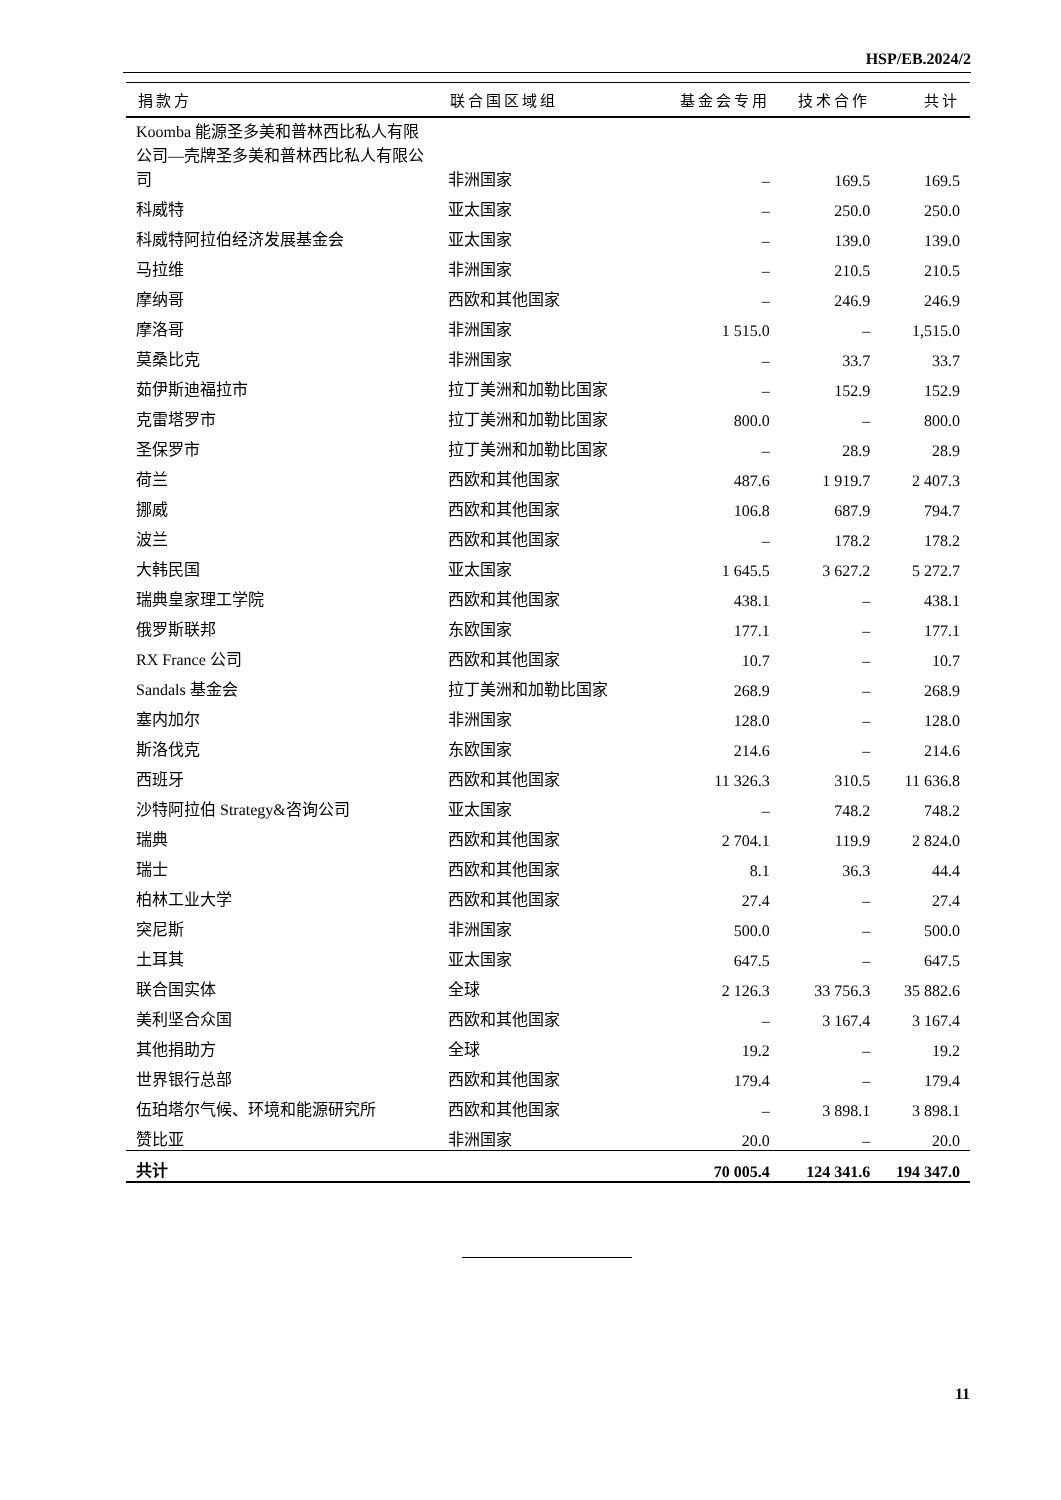HSP/EB.2024/2
| 捐款方 | 联合国区域组 | 基金会专用 | 技术合作 | 共计 |
| --- | --- | --- | --- | --- |
| Koomba 能源圣多美和普林西比私人有限公司—壳牌圣多美和普林西比私人有限公司 | 非洲国家 | – | 169.5 | 169.5 |
| 科威特 | 亚太国家 | – | 250.0 | 250.0 |
| 科威特阿拉伯经济发展基金会 | 亚太国家 | – | 139.0 | 139.0 |
| 马拉维 | 非洲国家 | – | 210.5 | 210.5 |
| 摩纳哥 | 西欧和其他国家 | – | 246.9 | 246.9 |
| 摩洛哥 | 非洲国家 | 1 515.0 | – | 1,515.0 |
| 莫桑比克 | 非洲国家 | – | 33.7 | 33.7 |
| 茹伊斯迪福拉市 | 拉丁美洲和加勒比国家 | – | 152.9 | 152.9 |
| 克雷塔罗市 | 拉丁美洲和加勒比国家 | 800.0 | – | 800.0 |
| 圣保罗市 | 拉丁美洲和加勒比国家 | – | 28.9 | 28.9 |
| 荷兰 | 西欧和其他国家 | 487.6 | 1 919.7 | 2 407.3 |
| 挪威 | 西欧和其他国家 | 106.8 | 687.9 | 794.7 |
| 波兰 | 西欧和其他国家 | – | 178.2 | 178.2 |
| 大韩民国 | 亚太国家 | 1 645.5 | 3 627.2 | 5 272.7 |
| 瑞典皇家理工学院 | 西欧和其他国家 | 438.1 | – | 438.1 |
| 俄罗斯联邦 | 东欧国家 | 177.1 | – | 177.1 |
| RX France 公司 | 西欧和其他国家 | 10.7 | – | 10.7 |
| Sandals 基金会 | 拉丁美洲和加勒比国家 | 268.9 | – | 268.9 |
| 塞内加尔 | 非洲国家 | 128.0 | – | 128.0 |
| 斯洛伐克 | 东欧国家 | 214.6 | – | 214.6 |
| 西班牙 | 西欧和其他国家 | 11 326.3 | 310.5 | 11 636.8 |
| 沙特阿拉伯 Strategy&咨询公司 | 亚太国家 | – | 748.2 | 748.2 |
| 瑞典 | 西欧和其他国家 | 2 704.1 | 119.9 | 2 824.0 |
| 瑞士 | 西欧和其他国家 | 8.1 | 36.3 | 44.4 |
| 柏林工业大学 | 西欧和其他国家 | 27.4 | – | 27.4 |
| 突尼斯 | 非洲国家 | 500.0 | – | 500.0 |
| 土耳其 | 亚太国家 | 647.5 | – | 647.5 |
| 联合国实体 | 全球 | 2 126.3 | 33 756.3 | 35 882.6 |
| 美利坚合众国 | 西欧和其他国家 | – | 3 167.4 | 3 167.4 |
| 其他捐助方 | 全球 | 19.2 | – | 19.2 |
| 世界银行总部 | 西欧和其他国家 | 179.4 | – | 179.4 |
| 伍珀塔尔气候、环境和能源研究所 | 西欧和其他国家 | – | 3 898.1 | 3 898.1 |
| 赞比亚 | 非洲国家 | 20.0 | – | 20.0 |
| 共计 | | 70 005.4 | 124 341.6 | 194 347.0 |
11